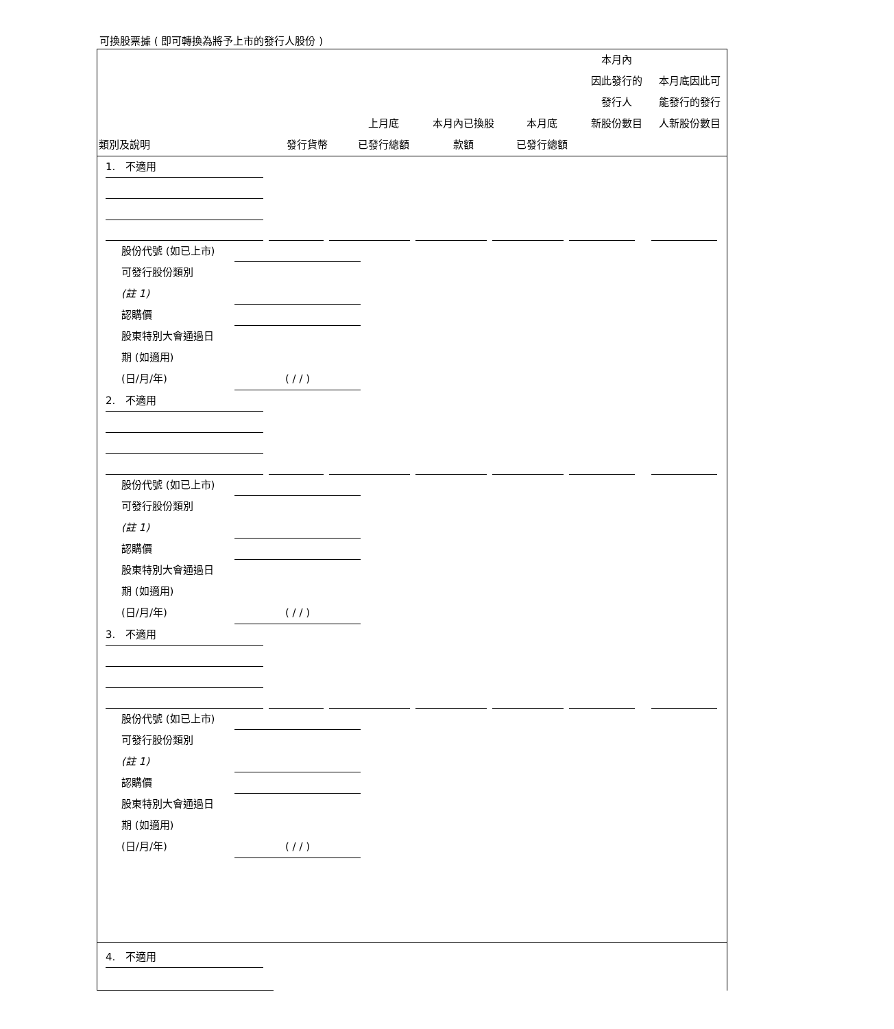可換股票據 ( 即可轉換為將予上市的發行人股份 )
| 類別及說明 | 發行貨幣 | 上月底 已發行總額 | 本月內已換股 款額 | 本月底 已發行總額 | 本月內 因此發行的 發行人 新股份數目 | 本月底因此可 能發行的發行 人新股份數目 |
| --- | --- | --- | --- | --- | --- | --- |
1. 不適用
股份代號 (如已上市)
可發行股份類別
(註 1)
認購價
股東特別大會通過日
期 (如適用)
(日/月/年) ( / / )
2. 不適用
股份代號 (如已上市)
可發行股份類別
(註 1)
認購價
股東特別大會通過日
期 (如適用)
(日/月/年) ( / / )
3. 不適用
股份代號 (如已上市)
可發行股份類別
(註 1)
認購價
股東特別大會通過日
期 (如適用)
(日/月/年) ( / / )
4. 不適用